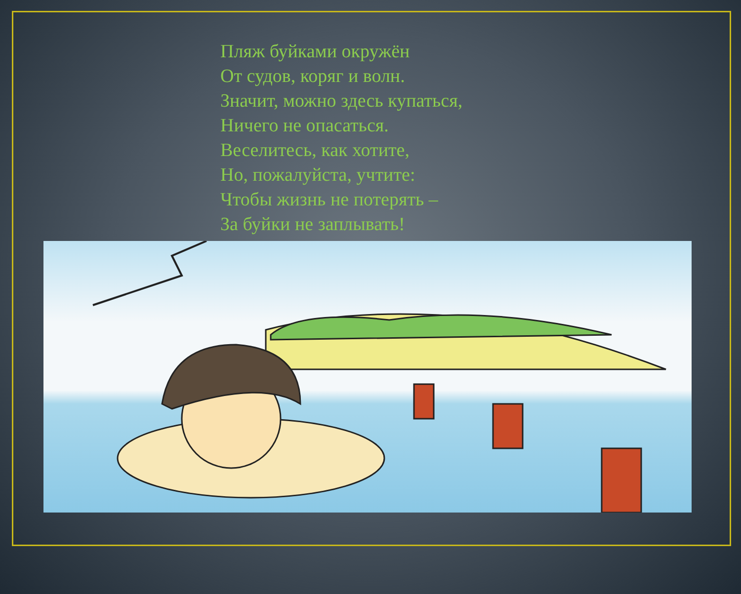Пляж буйками окружён
От судов, коряг и волн.
Значит, можно здесь купаться,
Ничего не опасаться.
Веселитесь, как хотите,
Но, пожалуйста, учтите:
Чтобы жизнь не потерять –
За буйки не заплывать!